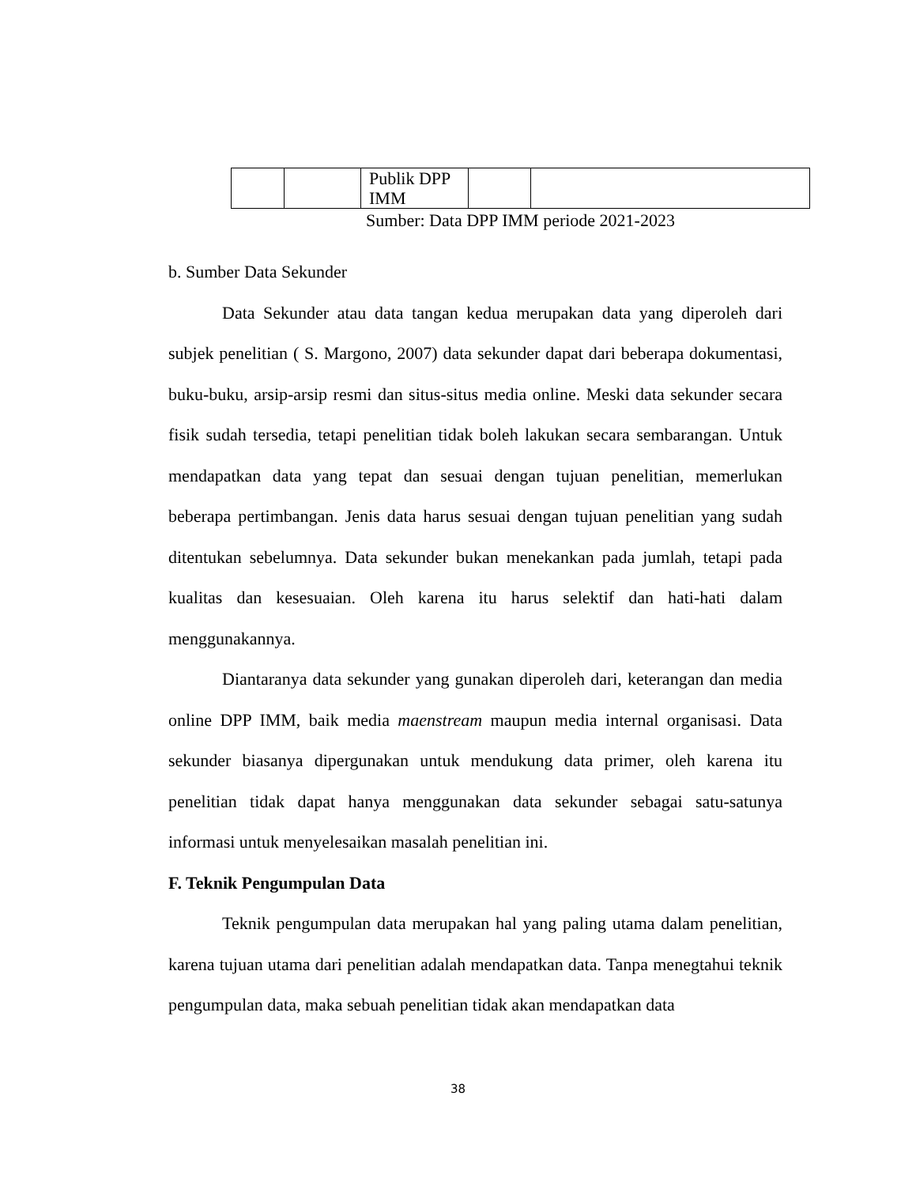| | | Publik DPP IMM | | |
Sumber: Data DPP IMM periode 2021-2023
b. Sumber Data Sekunder
Data Sekunder atau data tangan kedua merupakan data yang diperoleh dari subjek penelitian ( S. Margono, 2007) data sekunder dapat dari beberapa dokumentasi, buku-buku, arsip-arsip resmi dan situs-situs media online. Meski data sekunder secara fisik sudah tersedia, tetapi penelitian tidak boleh lakukan secara sembarangan. Untuk mendapatkan data yang tepat dan sesuai dengan tujuan penelitian, memerlukan beberapa pertimbangan. Jenis data harus sesuai dengan tujuan penelitian yang sudah ditentukan sebelumnya. Data sekunder bukan menekankan pada jumlah, tetapi pada kualitas dan kesesuaian. Oleh karena itu harus selektif dan hati-hati dalam menggunakannya.
Diantaranya data sekunder yang gunakan diperoleh dari, keterangan dan media online DPP IMM, baik media maenstream maupun media internal organisasi. Data sekunder biasanya dipergunakan untuk mendukung data primer, oleh karena itu penelitian tidak dapat hanya menggunakan data sekunder sebagai satu-satunya informasi untuk menyelesaikan masalah penelitian ini.
F. Teknik Pengumpulan Data
Teknik pengumpulan data merupakan hal yang paling utama dalam penelitian, karena tujuan utama dari penelitian adalah mendapatkan data. Tanpa menegtahui teknik pengumpulan data, maka sebuah penelitian tidak akan mendapatkan data
38